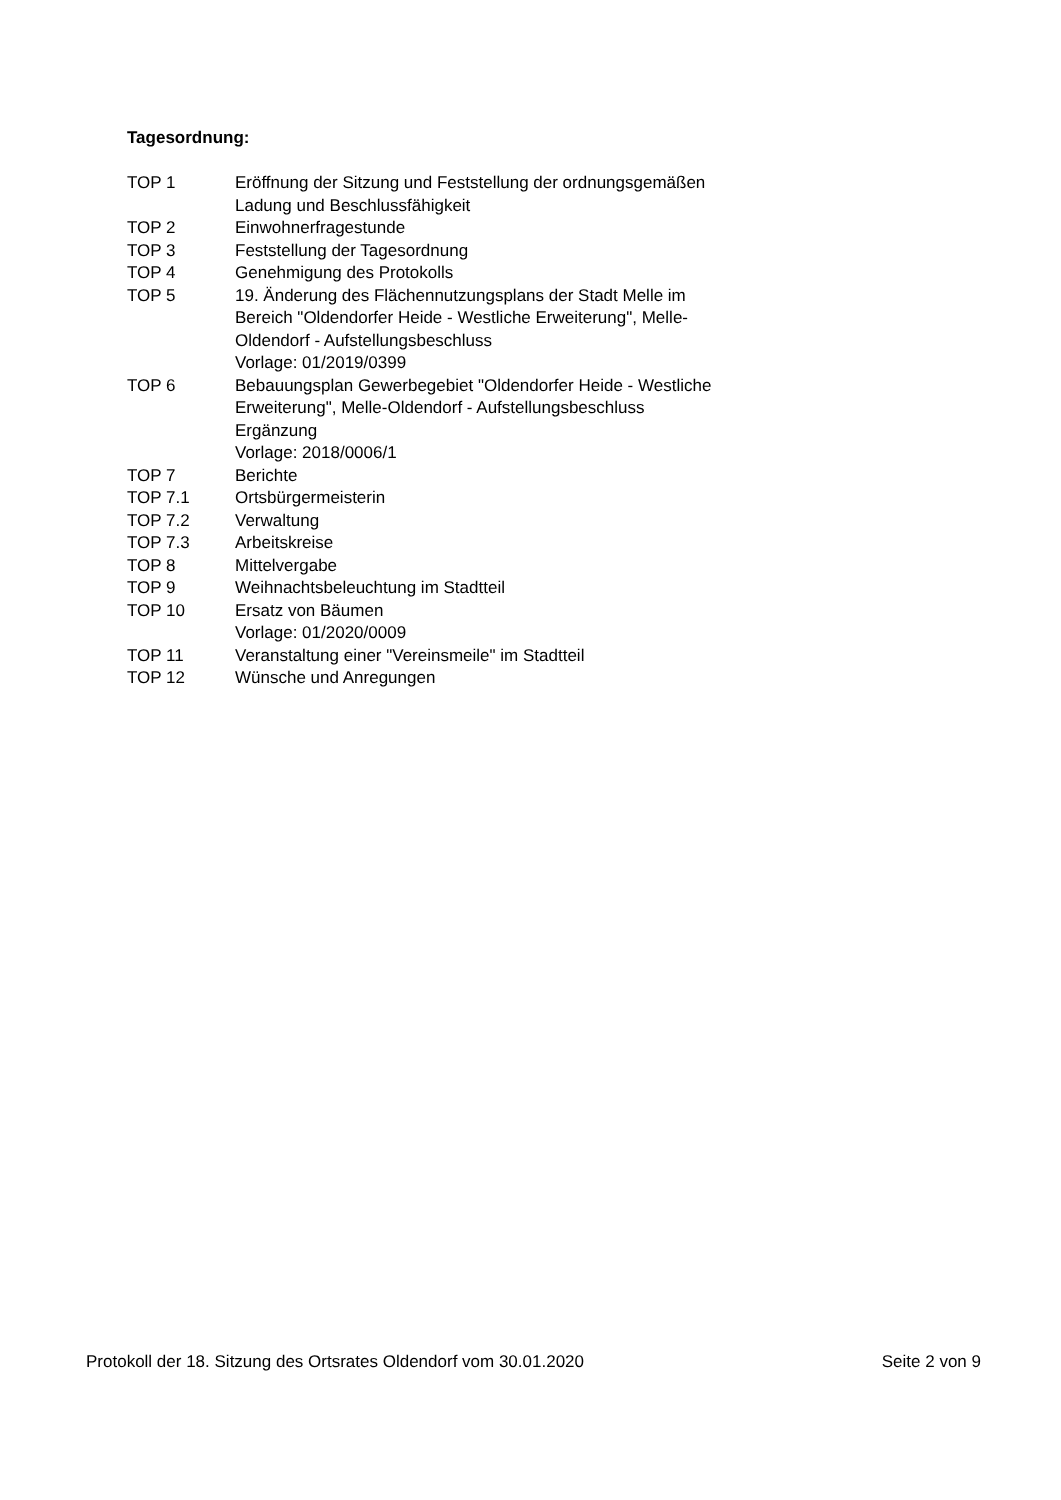Tagesordnung:
| TOP 1 | Eröffnung der Sitzung und Feststellung der ordnungsgemäßen Ladung und Beschlussfähigkeit |
| TOP 2 | Einwohnerfragestunde |
| TOP 3 | Feststellung der Tagesordnung |
| TOP 4 | Genehmigung des Protokolls |
| TOP 5 | 19. Änderung des Flächennutzungsplans der Stadt Melle im Bereich "Oldendorfer Heide - Westliche Erweiterung", Melle- Oldendorf - Aufstellungsbeschluss Vorlage: 01/2019/0399 |
| TOP 6 | Bebauungsplan Gewerbegebiet "Oldendorfer Heide - Westliche Erweiterung", Melle-Oldendorf - Aufstellungsbeschluss Ergänzung Vorlage: 2018/0006/1 |
| TOP 7 | Berichte |
| TOP 7.1 | Ortsbürgermeisterin |
| TOP 7.2 | Verwaltung |
| TOP 7.3 | Arbeitskreise |
| TOP 8 | Mittelvergabe |
| TOP 9 | Weihnachtsbeleuchtung im Stadtteil |
| TOP 10 | Ersatz von Bäumen Vorlage: 01/2020/0009 |
| TOP 11 | Veranstaltung einer "Vereinsmeile" im Stadtteil |
| TOP 12 | Wünsche und Anregungen |
Protokoll der 18. Sitzung des Ortsrates Oldendorf vom 30.01.2020 Seite 2 von 9